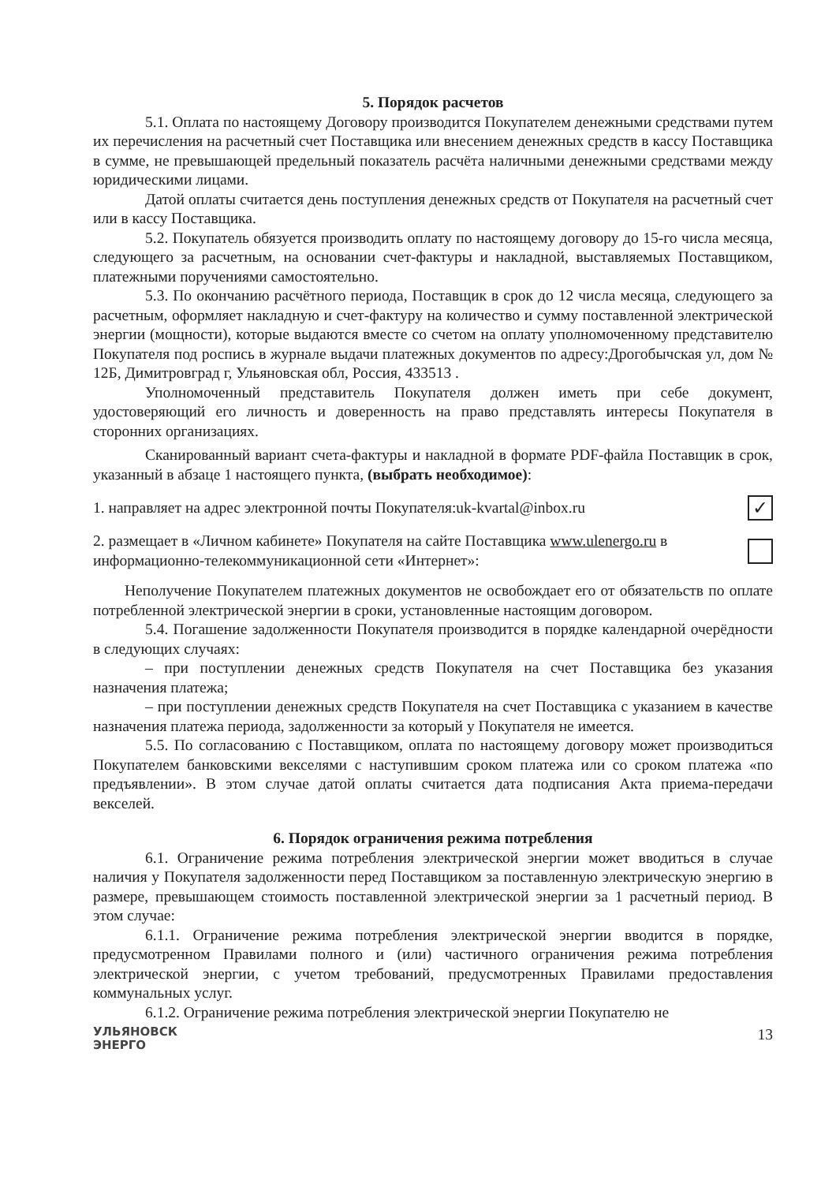5. Порядок расчетов
5.1. Оплата по настоящему Договору производится Покупателем денежными средствами путем их перечисления на расчетный счет Поставщика или внесением денежных средств в кассу Поставщика в сумме, не превышающей предельный показатель расчёта наличными денежными средствами между юридическими лицами.
Датой оплаты считается день поступления денежных средств от Покупателя на расчетный счет или в кассу Поставщика.
5.2. Покупатель обязуется производить оплату по настоящему договору до 15-го числа месяца, следующего за расчетным, на основании счет-фактуры и накладной, выставляемых Поставщиком, платежными поручениями самостоятельно.
5.3. По окончанию расчётного периода, Поставщик в срок до 12 числа месяца, следующего за расчетным, оформляет накладную и счет-фактуру на количество и сумму поставленной электрической энергии (мощности), которые выдаются вместе со счетом на оплату уполномоченному представителю Покупателя под роспись в журнале выдачи платежных документов по адресу:Дрогобычская ул, дом № 12Б, Димитровград г, Ульяновская обл, Россия, 433513 .
Уполномоченный представитель Покупателя должен иметь при себе документ, удостоверяющий его личность и доверенность на право представлять интересы Покупателя в сторонних организациях.
Сканированный вариант счета-фактуры и накладной в формате PDF-файла Поставщик в срок, указанный в абзаце 1 настоящего пункта, (выбрать необходимое):
1. направляет на адрес электронной почты Покупателя:uk-kvartal@inbox.ru ✓
2. размещает в «Личном кабинете» Покупателя на сайте Поставщика www.ulenergo.ru в информационно-телекоммуникационной сети «Интернет»:
Неполучение Покупателем платежных документов не освобождает его от обязательств по оплате потребленной электрической энергии в сроки, установленные настоящим договором.
5.4. Погашение задолженности Покупателя производится в порядке календарной очерёдности в следующих случаях:
– при поступлении денежных средств Покупателя на счет Поставщика без указания назначения платежа;
– при поступлении денежных средств Покупателя на счет Поставщика с указанием в качестве назначения платежа периода, задолженности за который у Покупателя не имеется.
5.5. По согласованию с Поставщиком, оплата по настоящему договору может производиться Покупателем банковскими векселями с наступившим сроком платежа или со сроком платежа «по предъявлении». В этом случае датой оплаты считается дата подписания Акта приема-передачи векселей.
6. Порядок ограничения режима потребления
6.1. Ограничение режима потребления электрической энергии может вводиться в случае наличия у Покупателя задолженности перед Поставщиком за поставленную электрическую энергию в размере, превышающем стоимость поставленной электрической энергии за 1 расчетный период. В этом случае:
6.1.1. Ограничение режима потребления электрической энергии вводится в порядке, предусмотренном Правилами полного и (или) частичного ограничения режима потребления электрической энергии, с учетом требований, предусмотренных Правилами предоставления коммунальных услуг.
6.1.2. Ограничение режима потребления электрической энергии Покупателю не
УЛЬЯНОВСК
ЭНЕРГО
13